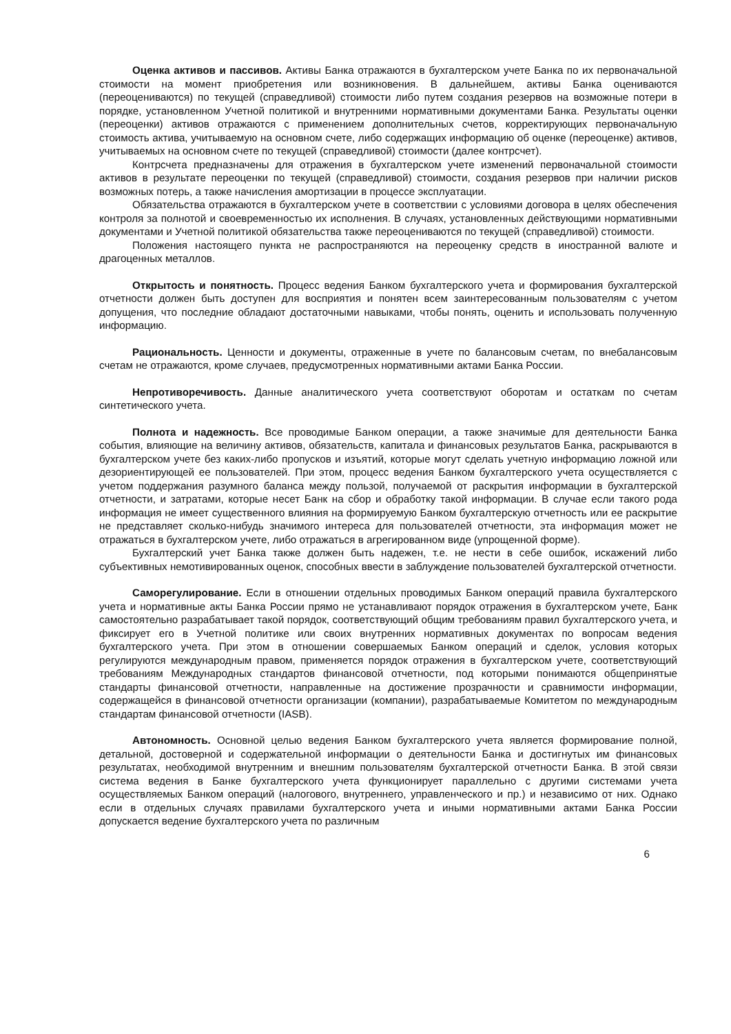Оценка активов и пассивов. Активы Банка отражаются в бухгалтерском учете Банка по их первоначальной стоимости на момент приобретения или возникновения. В дальнейшем, активы Банка оцениваются (переоцениваются) по текущей (справедливой) стоимости либо путем создания резервов на возможные потери в порядке, установленном Учетной политикой и внутренними нормативными документами Банка. Результаты оценки (переоценки) активов отражаются с применением дополнительных счетов, корректирующих первоначальную стоимость актива, учитываемую на основном счете, либо содержащих информацию об оценке (переоценке) активов, учитываемых на основном счете по текущей (справедливой) стоимости (далее контрсчет).
Контрсчета предназначены для отражения в бухгалтерском учете изменений первоначальной стоимости активов в результате переоценки по текущей (справедливой) стоимости, создания резервов при наличии рисков возможных потерь, а также начисления амортизации в процессе эксплуатации.
Обязательства отражаются в бухгалтерском учете в соответствии с условиями договора в целях обеспечения контроля за полнотой и своевременностью их исполнения. В случаях, установленных действующими нормативными документами и Учетной политикой обязательства также переоцениваются по текущей (справедливой) стоимости.
Положения настоящего пункта не распространяются на переоценку средств в иностранной валюте и драгоценных металлов.
Открытость и понятность. Процесс ведения Банком бухгалтерского учета и формирования бухгалтерской отчетности должен быть доступен для восприятия и понятен всем заинтересованным пользователям с учетом допущения, что последние обладают достаточными навыками, чтобы понять, оценить и использовать полученную информацию.
Рациональность. Ценности и документы, отраженные в учете по балансовым счетам, по внебалансовым счетам не отражаются, кроме случаев, предусмотренных нормативными актами Банка России.
Непротиворечивость. Данные аналитического учета соответствуют оборотам и остаткам по счетам синтетического учета.
Полнота и надежность. Все проводимые Банком операции, а также значимые для деятельности Банка события, влияющие на величину активов, обязательств, капитала и финансовых результатов Банка, раскрываются в бухгалтерском учете без каких-либо пропусков и изъятий, которые могут сделать учетную информацию ложной или дезориентирующей ее пользователей. При этом, процесс ведения Банком бухгалтерского учета осуществляется с учетом поддержания разумного баланса между пользой, получаемой от раскрытия информации в бухгалтерской отчетности, и затратами, которые несет Банк на сбор и обработку такой информации. В случае если такого рода информация не имеет существенного влияния на формируемую Банком бухгалтерскую отчетность или ее раскрытие не представляет сколько-нибудь значимого интереса для пользователей отчетности, эта информация может не отражаться в бухгалтерском учете, либо отражаться в агрегированном виде (упрощенной форме).
Бухгалтерский учет Банка также должен быть надежен, т.е. не нести в себе ошибок, искажений либо субъективных немотивированных оценок, способных ввести в заблуждение пользователей бухгалтерской отчетности.
Саморегулирование. Если в отношении отдельных проводимых Банком операций правила бухгалтерского учета и нормативные акты Банка России прямо не устанавливают порядок отражения в бухгалтерском учете, Банк самостоятельно разрабатывает такой порядок, соответствующий общим требованиям правил бухгалтерского учета, и фиксирует его в Учетной политике или своих внутренних нормативных документах по вопросам ведения бухгалтерского учета. При этом в отношении совершаемых Банком операций и сделок, условия которых регулируются международным правом, применяется порядок отражения в бухгалтерском учете, соответствующий требованиям Международных стандартов финансовой отчетности, под которыми понимаются общепринятые стандарты финансовой отчетности, направленные на достижение прозрачности и сравнимости информации, содержащейся в финансовой отчетности организации (компании), разрабатываемые Комитетом по международным стандартам финансовой отчетности (IASB).
Автономность. Основной целью ведения Банком бухгалтерского учета является формирование полной, детальной, достоверной и содержательной информации о деятельности Банка и достигнутых им финансовых результатах, необходимой внутренним и внешним пользователям бухгалтерской отчетности Банка. В этой связи система ведения в Банке бухгалтерского учета функционирует параллельно с другими системами учета осуществляемых Банком операций (налогового, внутреннего, управленческого и пр.) и независимо от них. Однако если в отдельных случаях правилами бухгалтерского учета и иными нормативными актами Банка России допускается ведение бухгалтерского учета по различным
6